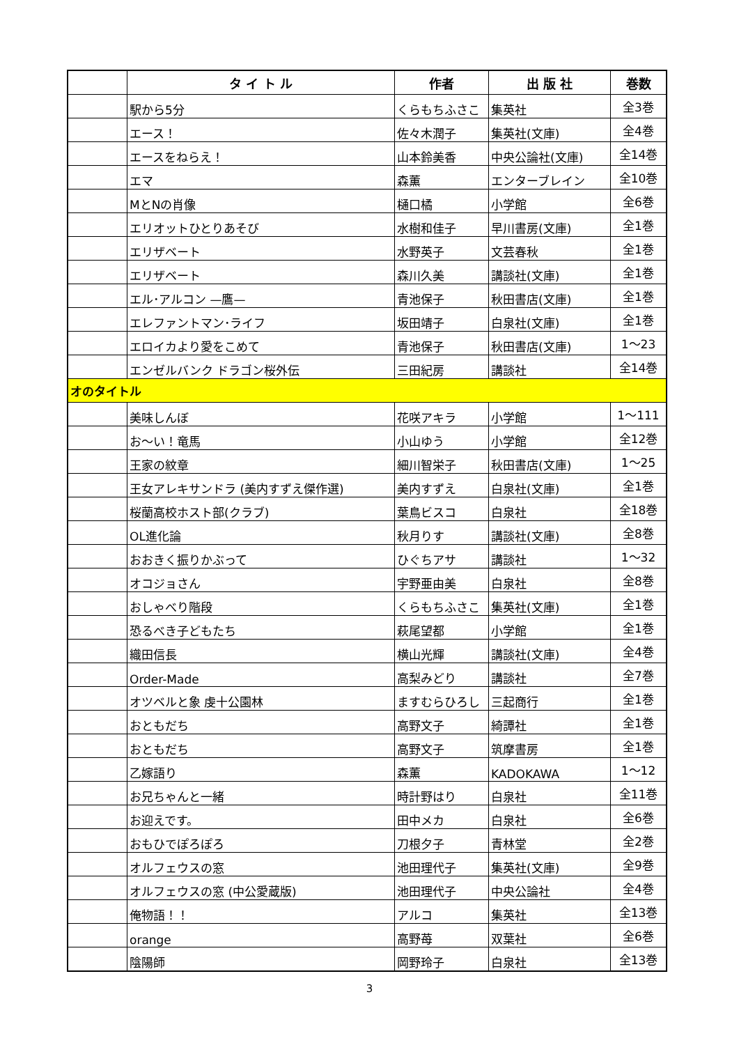| | タ イ ト ル | 作者 | 出 版 社 | 巻数 |
| --- | --- | --- | --- | --- |
| | 駅から5分 | くらもちふさこ | 集英社 | 全3巻 |
| | エース！ | 佐々木潤子 | 集英社(文庫) | 全4巻 |
| | エースをねらえ！ | 山本鈴美香 | 中央公論社(文庫) | 全14巻 |
| | エマ | 森薫 | エンターブレイン | 全10巻 |
| | MとNの肖像 | 樋口橘 | 小学館 | 全6巻 |
| | エリオットひとりあそび | 水樹和佳子 | 早川書房(文庫) | 全1巻 |
| | エリザベート | 水野英子 | 文芸春秋 | 全1巻 |
| | エリザベート | 森川久美 | 講談社(文庫) | 全1巻 |
| | エル･アルコン —鷹— | 青池保子 | 秋田書店(文庫) | 全1巻 |
| | エレファントマン･ライフ | 坂田靖子 | 白泉社(文庫) | 全1巻 |
| | エロイカより愛をこめて | 青池保子 | 秋田書店(文庫) | 1～23 |
| | エンゼルバンク ドラゴン桜外伝 | 三田紀房 | 講談社 | 全14巻 |
| オのタイトル | | | | |
| | 美味しんぼ | 花咲アキラ | 小学館 | 1～111 |
| | お～い！竜馬 | 小山ゆう | 小学館 | 全12巻 |
| | 王家の紋章 | 細川智栄子 | 秋田書店(文庫) | 1～25 |
| | 王女アレキサンドラ (美内すずえ傑作選) | 美内すずえ | 白泉社(文庫) | 全1巻 |
| | 桜蘭高校ホスト部(クラブ) | 葉鳥ビスコ | 白泉社 | 全18巻 |
| | OL進化論 | 秋月りす | 講談社(文庫) | 全8巻 |
| | おおきく振りかぶって | ひぐちアサ | 講談社 | 1～32 |
| | オコジョさん | 宇野亜由美 | 白泉社 | 全8巻 |
| | おしゃべり階段 | くらもちふさこ | 集英社(文庫) | 全1巻 |
| | 恐るべき子どもたち | 萩尾望都 | 小学館 | 全1巻 |
| | 織田信長 | 横山光輝 | 講談社(文庫) | 全4巻 |
| | Order-Made | 高梨みどり | 講談社 | 全7巻 |
| | オツベルと象 虔十公園林 | ますむらひろし | 三起商行 | 全1巻 |
| | おともだち | 高野文子 | 綺譚社 | 全1巻 |
| | おともだち | 高野文子 | 筑摩書房 | 全1巻 |
| | 乙嫁語り | 森薫 | KADOKAWA | 1～12 |
| | お兄ちゃんと一緒 | 時計野はり | 白泉社 | 全11巻 |
| | お迎えです。 | 田中メカ | 白泉社 | 全6巻 |
| | おもひでぽろぽろ | 刀根夕子 | 青林堂 | 全2巻 |
| | オルフェウスの窓 | 池田理代子 | 集英社(文庫) | 全9巻 |
| | オルフェウスの窓 (中公愛蔵版) | 池田理代子 | 中央公論社 | 全4巻 |
| | 俺物語！！ | アルコ | 集英社 | 全13巻 |
| | orange | 高野苺 | 双葉社 | 全6巻 |
| | 陰陽師 | 岡野玲子 | 白泉社 | 全13巻 |
3